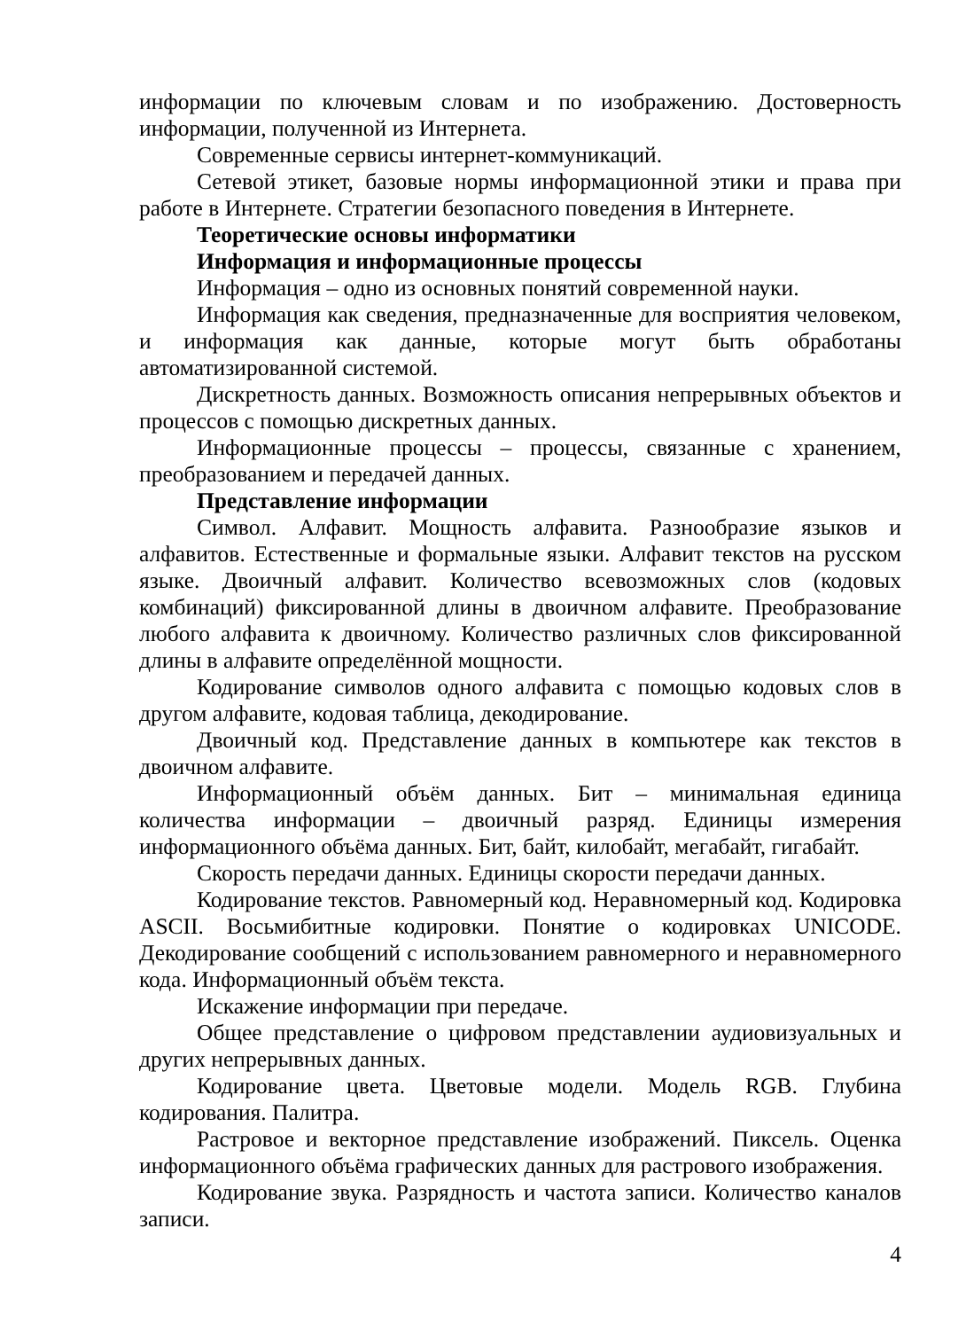информации по ключевым словам и по изображению. Достоверность информации, полученной из Интернета.
Современные сервисы интернет-коммуникаций.
Сетевой этикет, базовые нормы информационной этики и права при работе в Интернете. Стратегии безопасного поведения в Интернете.
Теоретические основы информатики
Информация и информационные процессы
Информация – одно из основных понятий современной науки.
Информация как сведения, предназначенные для восприятия человеком, и информация как данные, которые могут быть обработаны автоматизированной системой.
Дискретность данных. Возможность описания непрерывных объектов и процессов с помощью дискретных данных.
Информационные процессы – процессы, связанные с хранением, преобразованием и передачей данных.
Представление информации
Символ. Алфавит. Мощность алфавита. Разнообразие языков и алфавитов. Естественные и формальные языки. Алфавит текстов на русском языке. Двоичный алфавит. Количество всевозможных слов (кодовых комбинаций) фиксированной длины в двоичном алфавите. Преобразование любого алфавита к двоичному. Количество различных слов фиксированной длины в алфавите определённой мощности.
Кодирование символов одного алфавита с помощью кодовых слов в другом алфавите, кодовая таблица, декодирование.
Двоичный код. Представление данных в компьютере как текстов в двоичном алфавите.
Информационный объём данных. Бит – минимальная единица количества информации – двоичный разряд. Единицы измерения информационного объёма данных. Бит, байт, килобайт, мегабайт, гигабайт.
Скорость передачи данных. Единицы скорости передачи данных.
Кодирование текстов. Равномерный код. Неравномерный код. Кодировка ASCII. Восьмибитные кодировки. Понятие о кодировках UNICODE. Декодирование сообщений с использованием равномерного и неравномерного кода. Информационный объём текста.
Искажение информации при передаче.
Общее представление о цифровом представлении аудиовизуальных и других непрерывных данных.
Кодирование цвета. Цветовые модели. Модель RGB. Глубина кодирования. Палитра.
Растровое и векторное представление изображений. Пиксель. Оценка информационного объёма графических данных для растрового изображения.
Кодирование звука. Разрядность и частота записи. Количество каналов записи.
4